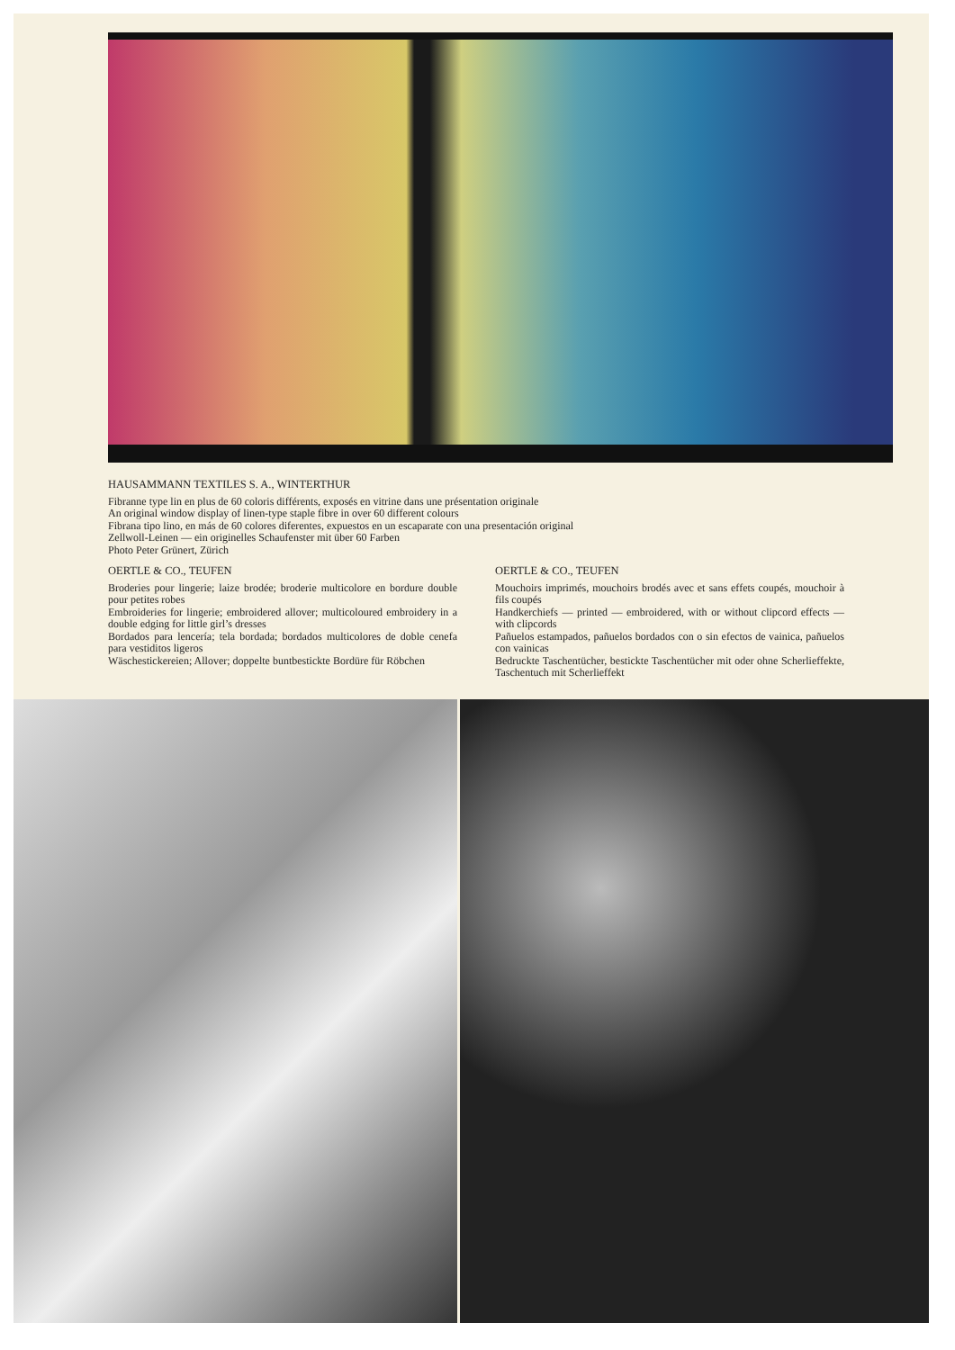HAUSAMMANN TEXTILES S. A., WINTERTHUR
Fibranne type lin en plus de 60 coloris différents, exposés en vitrine dans une présentation originale
An original window display of linen-type staple fibre in over 60 different colours
Fibrana tipo lino, en más de 60 colores diferentes, expuestos en un escaparate con una presentación original
Zellwoll-Leinen — ein originelles Schaufenster mit über 60 Farben
Photo Peter Grünert, Zürich
OERTLE & CO., TEUFEN
Broderies pour lingerie; laize brodée; broderie multicolore en bordure double pour petites robes
Embroideries for lingerie; embroidered allover; multicoloured embroidery in a double edging for little girl’s dresses
Bordados para lencería; tela bordada; bordados multicolores de doble cenefa para vestiditos ligeros
Wäschestickereien; Allover; doppelte buntbestickte Bordüre für Röbchen
OERTLE & CO., TEUFEN
Mouchoirs imprimés, mouchoirs brodés avec et sans effets coupés, mouchoir à fils coupés
Handkerchiefs — printed — embroidered, with or without clipcord effects — with clipcords
Pañuelos estampados, pañuelos bordados con o sin efectos de vainica, pañuelos con vainicas
Bedruckte Taschentücher, bestickte Taschentücher mit oder ohne Scherlieffekte, Taschentuch mit Scherlieffekt